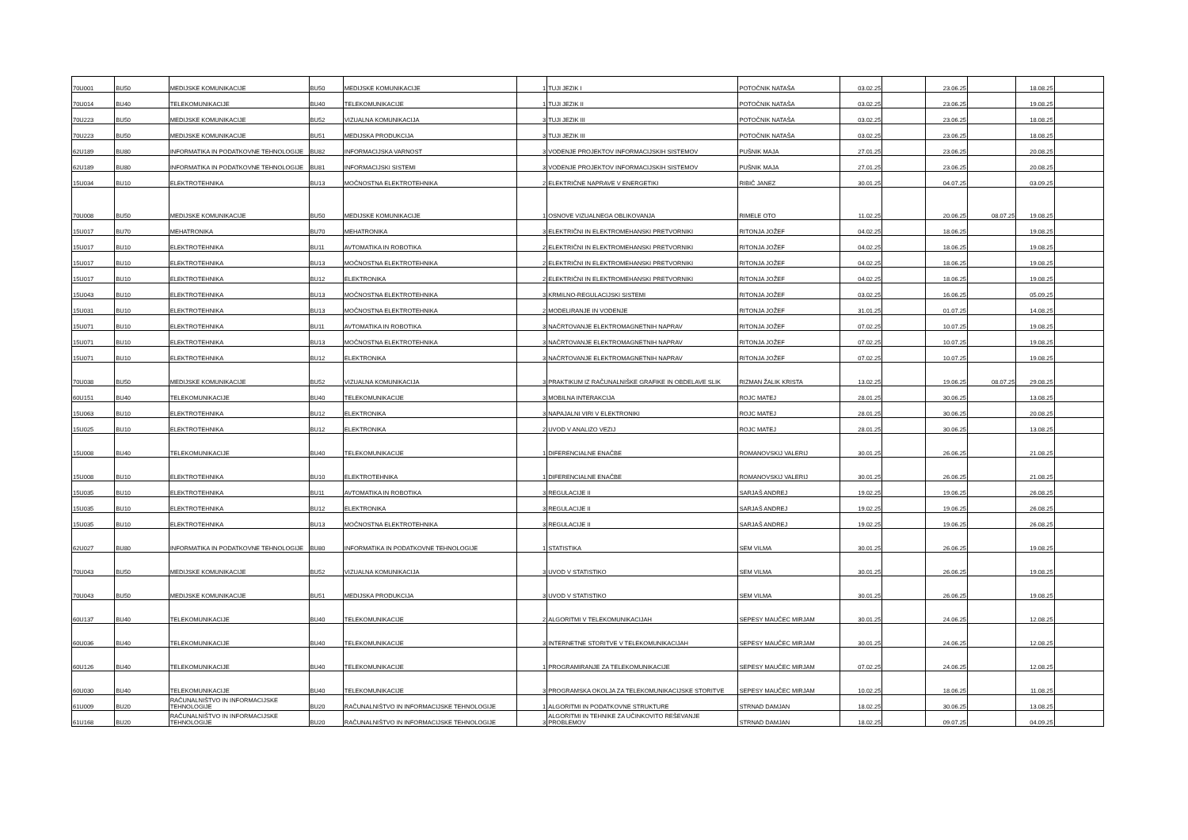| 70U001 | BU50 | MEDIJSKE KOMUNIKACIJE | BU50 | MEDIJSKE KOMUNIKACIJE | 1 | TUJI JEZIK I | POTOČNIK NATAŠA | 03.02.25 | | 23.06.25 | | 18.08.25 | |
| 70U014 | BU40 | TELEKOMUNIKACIJE | BU40 | TELEKOMUNIKACIJE | 1 | TUJI JEZIK II | POTOČNIK NATAŠA | 03.02.25 | | 23.06.25 | | 19.08.25 | |
| 70U223 | BU50 | MEDIJSKE KOMUNIKACIJE | BU52 | VIZUALNA KOMUNIKACIJA | 3 | TUJI JEZIK III | POTOČNIK NATAŠA | 03.02.25 | | 23.06.25 | | 18.08.25 | |
| 70U223 | BU50 | MEDIJSKE KOMUNIKACIJE | BU51 | MEDIJSKA PRODUKCIJA | 3 | TUJI JEZIK III | POTOČNIK NATAŠA | 03.02.25 | | 23.06.25 | | 18.08.25 | |
| 62U189 | BU80 | INFORMATIKA IN PODATKOVNE TEHNOLOGIJE | BU82 | INFORMACIJSKA VARNOST | 3 | VODENJE PROJEKTOV INFORMACIJSKIH SISTEMOV | PUŠNIK MAJA | 27.01.25 | | 23.06.25 | | 20.08.25 | |
| 62U189 | BU80 | INFORMATIKA IN PODATKOVNE TEHNOLOGIJE | BU81 | INFORMACIJSKI SISTEMI | 3 | VODENJE PROJEKTOV INFORMACIJSKIH SISTEMOV | PUŠNIK MAJA | 27.01.25 | | 23.06.25 | | 20.08.25 | |
| 15U034 | BU10 | ELEKTROTEHNIKA | BU13 | MOČNOSTNA ELEKTROTEHNIKA | 2 | ELEKTRIČNE NAPRAVE V ENERGETIKI | RIBIČ JANEZ | 30.01.25 | | 04.07.25 | | 03.09.25 | |
| 70U008 | BU50 | MEDIJSKE KOMUNIKACIJE | BU50 | MEDIJSKE KOMUNIKACIJE | 1 | OSNOVE VIZUALNEGA OBLIKOVANJA | RIMELE OTO | 11.02.25 | | 20.06.25 | 08.07.25 | 19.08.25 | |
| 15U017 | BU70 | MEHATRONIKA | BU70 | MEHATRONIKA | 3 | ELEKTRIČNI IN ELEKTROMEHANSKI PRETVORNIKI | RITONJA JOŽEF | 04.02.25 | | 18.06.25 | | 19.08.25 | |
| 15U017 | BU10 | ELEKTROTEHNIKA | BU11 | AVTOMATIKA IN ROBOTIKA | 2 | ELEKTRIČNI IN ELEKTROMEHANSKI PRETVORNIKI | RITONJA JOŽEF | 04.02.25 | | 18.06.25 | | 19.08.25 | |
| 15U017 | BU10 | ELEKTROTEHNIKA | BU13 | MOČNOSTNA ELEKTROTEHNIKA | 2 | ELEKTRIČNI IN ELEKTROMEHANSKI PRETVORNIKI | RITONJA JOŽEF | 04.02.25 | | 18.06.25 | | 19.08.25 | |
| 15U017 | BU10 | ELEKTROTEHNIKA | BU12 | ELEKTRONIKA | 2 | ELEKTRIČNI IN ELEKTROMEHANSKI PRETVORNIKI | RITONJA JOŽEF | 04.02.25 | | 18.06.25 | | 19.08.25 | |
| 15U043 | BU10 | ELEKTROTEHNIKA | BU13 | MOČNOSTNA ELEKTROTEHNIKA | 3 | KRMILNO-REGULACIJSKI SISTEMI | RITONJA JOŽEF | 03.02.25 | | 16.06.25 | | 05.09.25 | |
| 15U031 | BU10 | ELEKTROTEHNIKA | BU13 | MOČNOSTNA ELEKTROTEHNIKA | 2 | MODELIRANJE IN VODENJE | RITONJA JOŽEF | 31.01.25 | | 01.07.25 | | 14.08.25 | |
| 15U071 | BU10 | ELEKTROTEHNIKA | BU11 | AVTOMATIKA IN ROBOTIKA | 3 | NAČRTOVANJE ELEKTROMAGNETNIH NAPRAV | RITONJA JOŽEF | 07.02.25 | | 10.07.25 | | 19.08.25 | |
| 15U071 | BU10 | ELEKTROTEHNIKA | BU13 | MOČNOSTNA ELEKTROTEHNIKA | 3 | NAČRTOVANJE ELEKTROMAGNETNIH NAPRAV | RITONJA JOŽEF | 07.02.25 | | 10.07.25 | | 19.08.25 | |
| 15U071 | BU10 | ELEKTROTEHNIKA | BU12 | ELEKTRONIKA | 3 | NAČRTOVANJE ELEKTROMAGNETNIH NAPRAV | RITONJA JOŽEF | 07.02.25 | | 10.07.25 | | 19.08.25 | |
| 70U038 | BU50 | MEDIJSKE KOMUNIKACIJE | BU52 | VIZUALNA KOMUNIKACIJA | 3 | PRAKTIKUM IZ RAČUNALNIŠKE GRAFIKE IN OBDELAVE SLIK | RIZMAN ŽALIK KRISTA | 13.02.25 | | 19.06.25 | 08.07.25 | 29.08.25 | |
| 60U151 | BU40 | TELEKOMUNIKACIJE | BU40 | TELEKOMUNIKACIJE | 3 | MOBILNA INTERAKCIJA | ROJC MATEJ | 28.01.25 | | 30.06.25 | | 13.08.25 | |
| 15U063 | BU10 | ELEKTROTEHNIKA | BU12 | ELEKTRONIKA | 3 | NAPAJALNI VIRI V ELEKTRONIKI | ROJC MATEJ | 28.01.25 | | 30.06.25 | | 20.08.25 | |
| 15U025 | BU10 | ELEKTROTEHNIKA | BU12 | ELEKTRONIKA | 2 | UVOD V ANALIZO VEZIJ | ROJC MATEJ | 28.01.25 | | 30.06.25 | | 13.08.25 | |
| 15U008 | BU40 | TELEKOMUNIKACIJE | BU40 | TELEKOMUNIKACIJE | 1 | DIFERENCIALNE ENAČBE | ROMANOVSKIJ VALERIJ | 30.01.25 | | 26.06.25 | | 21.08.25 | |
| 15U008 | BU10 | ELEKTROTEHNIKA | BU10 | ELEKTROTEHNIKA | 1 | DIFERENCIALNE ENAČBE | ROMANOVSKIJ VALERIJ | 30.01.25 | | 26.06.25 | | 21.08.25 | |
| 15U035 | BU10 | ELEKTROTEHNIKA | BU11 | AVTOMATIKA IN ROBOTIKA | 3 | REGULACIJE II | SARJAŠ ANDREJ | 19.02.25 | | 19.06.25 | | 26.08.25 | |
| 15U035 | BU10 | ELEKTROTEHNIKA | BU12 | ELEKTRONIKA | 3 | REGULACIJE II | SARJAŠ ANDREJ | 19.02.25 | | 19.06.25 | | 26.08.25 | |
| 15U035 | BU10 | ELEKTROTEHNIKA | BU13 | MOČNOSTNA ELEKTROTEHNIKA | 3 | REGULACIJE II | SARJAŠ ANDREJ | 19.02.25 | | 19.06.25 | | 26.08.25 | |
| 62U027 | BU80 | INFORMATIKA IN PODATKOVNE TEHNOLOGIJE | BU80 | INFORMATIKA IN PODATKOVNE TEHNOLOGIJE | 1 | STATISTIKA | SEM VILMA | 30.01.25 | | 26.06.25 | | 19.08.25 | |
| 70U043 | BU50 | MEDIJSKE KOMUNIKACIJE | BU52 | VIZUALNA KOMUNIKACIJA | 3 | UVOD V STATISTIKO | SEM VILMA | 30.01.25 | | 26.06.25 | | 19.08.25 | |
| 70U043 | BU50 | MEDIJSKE KOMUNIKACIJE | BU51 | MEDIJSKA PRODUKCIJA | 3 | UVOD V STATISTIKO | SEM VILMA | 30.01.25 | | 26.06.25 | | 19.08.25 | |
| 60U137 | BU40 | TELEKOMUNIKACIJE | BU40 | TELEKOMUNIKACIJE | 2 | ALGORITMI V TELEKOMUNIKACIJAH | SEPESY MAUČEC MIRJAM | 30.01.25 | | 24.06.25 | | 12.08.25 | |
| 60U036 | BU40 | TELEKOMUNIKACIJE | BU40 | TELEKOMUNIKACIJE | 3 | INTERNETNE STORITVE V TELEKOMUNIKACIJAH | SEPESY MAUČEC MIRJAM | 30.01.25 | | 24.06.25 | | 12.08.25 | |
| 60U126 | BU40 | TELEKOMUNIKACIJE | BU40 | TELEKOMUNIKACIJE | 1 | PROGRAMIRANJE ZA TELEKOMUNIKACIJE | SEPESY MAUČEC MIRJAM | 07.02.25 | | 24.06.25 | | 12.08.25 | |
| 60U030 | BU40 | TELEKOMUNIKACIJE | BU40 | TELEKOMUNIKACIJE | 3 | PROGRAMSKA OKOLJA ZA TELEKOMUNIKACIJSKE STORITVE | SEPESY MAUČEC MIRJAM | 10.02.25 | | 18.06.25 | | 11.08.25 | |
| 61U009 | BU20 | RAČUNALNIŠTVO IN INFORMACIJSKE TEHNOLOGIJE | BU20 | RAČUNALNIŠTVO IN INFORMACIJSKE TEHNOLOGIJE | 1 | ALGORITMI IN PODATKOVNE STRUKTURE | STRNAD DAMJAN | 18.02.25 | | 30.06.25 | | 13.08.25 | |
| 61U168 | BU20 | RAČUNALNIŠTVO IN INFORMACIJSKE TEHNOLOGIJE | BU20 | RAČUNALNIŠTVO IN INFORMACIJSKE TEHNOLOGIJE | 3 | ALGORITMI IN TEHNIKE ZA UČINKOVITO REŠEVANJE PROBLEMOV | STRNAD DAMJAN | 18.02.25 | | 09.07.25 | | 04.09.25 | |